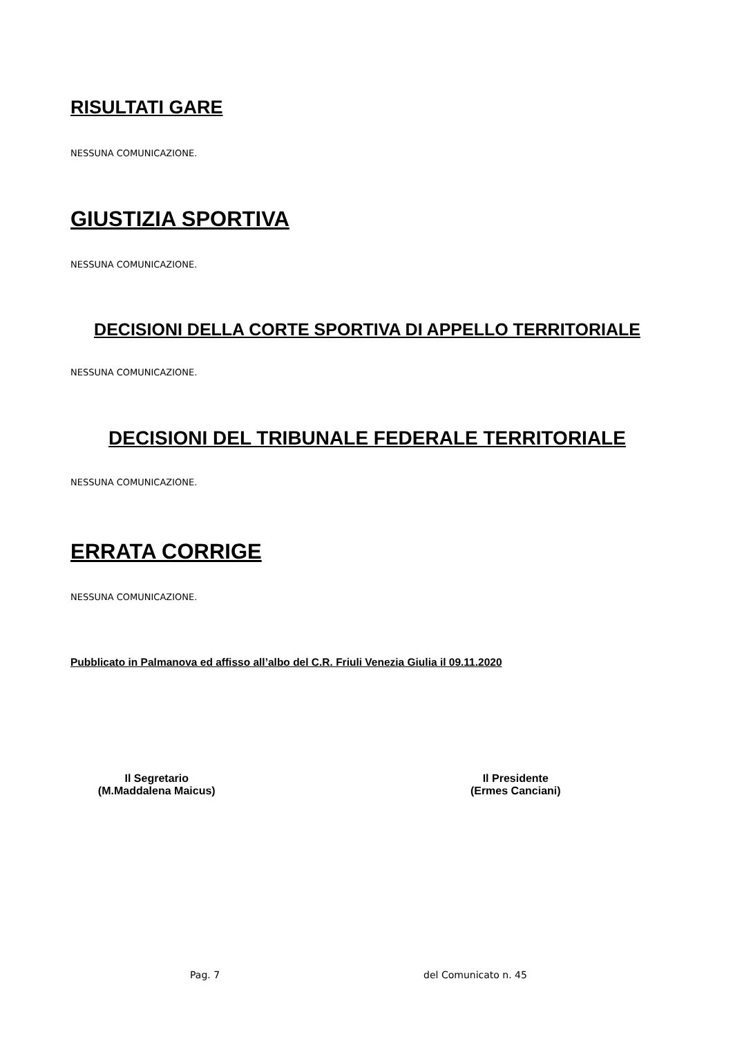RISULTATI GARE
NESSUNA COMUNICAZIONE.
GIUSTIZIA SPORTIVA
NESSUNA COMUNICAZIONE.
DECISIONI DELLA CORTE SPORTIVA DI APPELLO TERRITORIALE
NESSUNA COMUNICAZIONE.
DECISIONI DEL TRIBUNALE FEDERALE TERRITORIALE
NESSUNA COMUNICAZIONE.
ERRATA CORRIGE
NESSUNA COMUNICAZIONE.
Pubblicato in Palmanova ed affisso all’albo del C.R. Friuli Venezia Giulia il 09.11.2020
Il Segretario
(M.Maddalena Maicus)
Il Presidente
(Ermes Canciani)
Pag. 7 del Comunicato n. 45